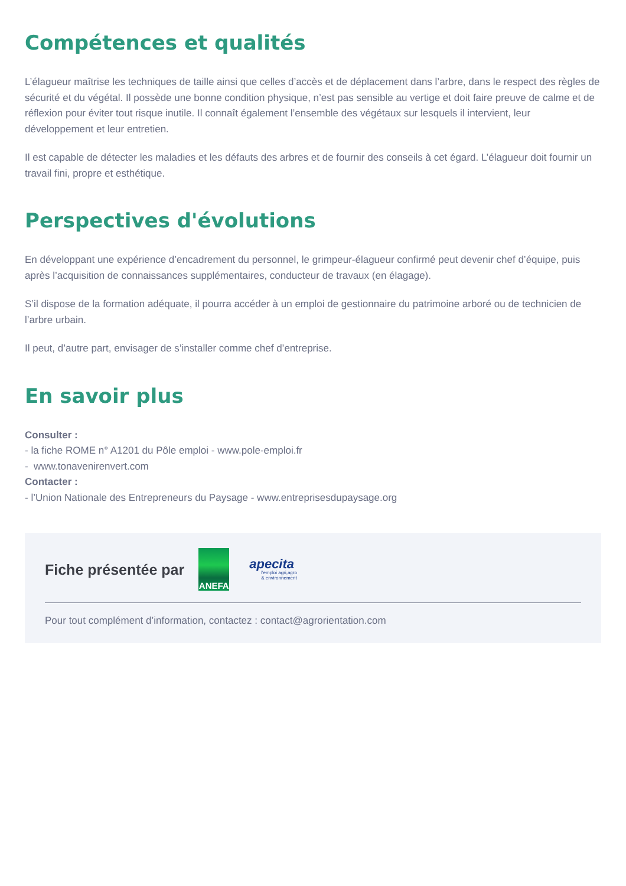Compétences et qualités
L’élagueur maîtrise les techniques de taille ainsi que celles d’accès et de déplacement dans l’arbre, dans le respect des règles de sécurité et du végétal. Il possède une bonne condition physique, n’est pas sensible au vertige et doit faire preuve de calme et de réflexion pour éviter tout risque inutile. Il connaît également l’ensemble des végétaux sur lesquels il intervient, leur développement et leur entretien.
Il est capable de détecter les maladies et les défauts des arbres et de fournir des conseils à cet égard. L’élagueur doit fournir un travail fini, propre et esthétique.
Perspectives d'évolutions
En développant une expérience d’encadrement du personnel, le grimpeur-élagueur confirmé peut devenir chef d’équipe, puis après l’acquisition de connaissances supplémentaires, conducteur de travaux (en élagage).
S’il dispose de la formation adéquate, il pourra accéder à un emploi de gestionnaire du patrimoine arboré ou de technicien de l’arbre urbain.
Il peut, d’autre part, envisager de s’installer comme chef d’entreprise.
En savoir plus
Consulter :
- la fiche ROME n° A1201 du Pôle emploi - www.pole-emploi.fr
- www.tonavenirenvert.com
Contacter :
- l’Union Nationale des Entrepreneurs du Paysage - www.entreprisesdupaysage.org
Fiche présentée par
ANEFA
apecita
l'emploi agri,agro
& environnement
Pour tout complément d’information, contactez : contact@agrorientation.com